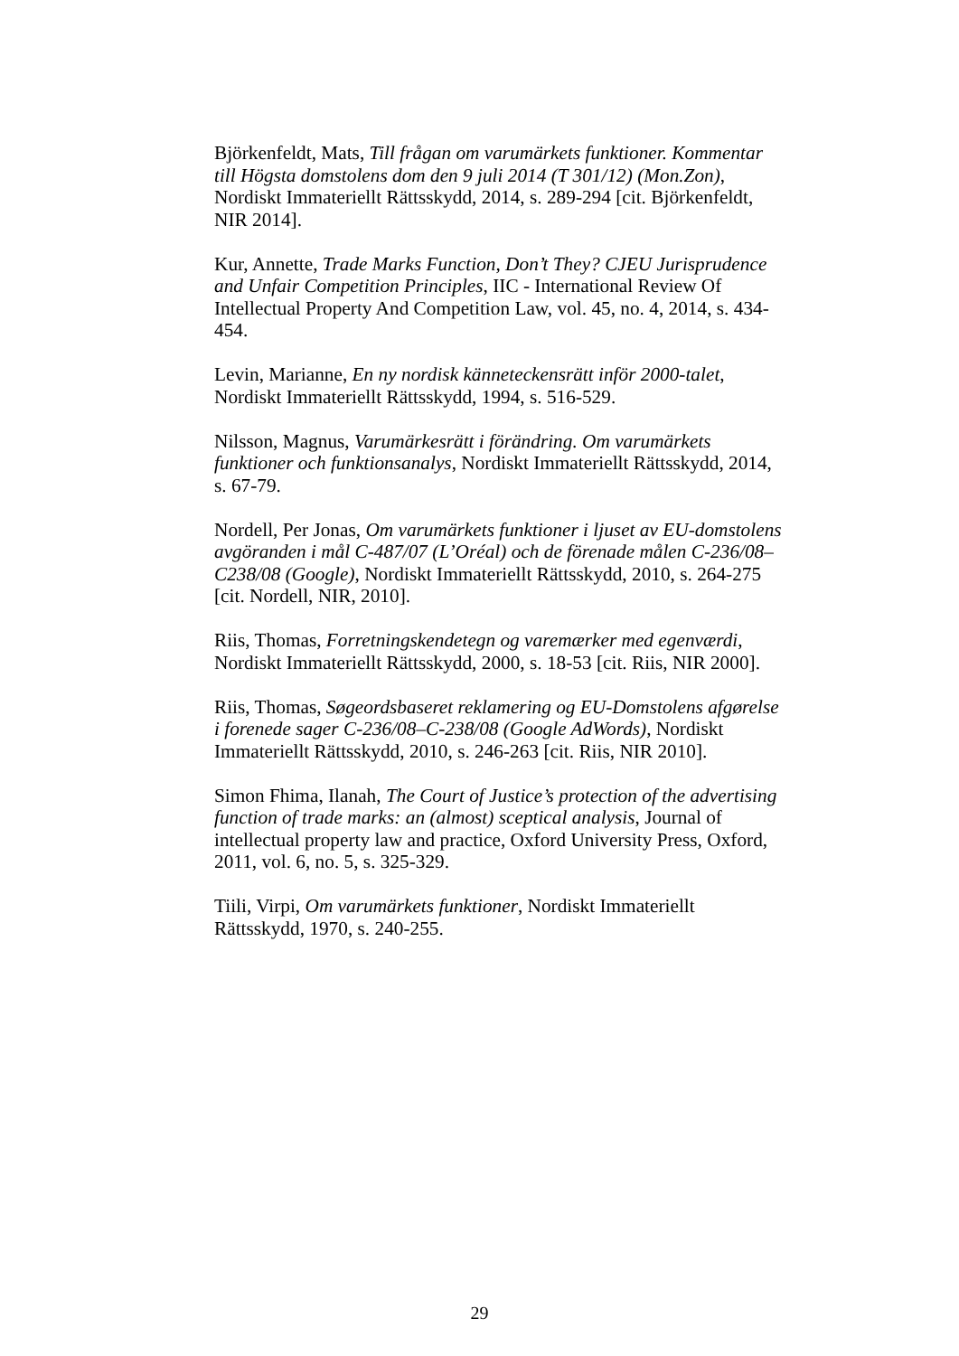Björkenfeldt, Mats, Till frågan om varumärkets funktioner. Kommentar till Högsta domstolens dom den 9 juli 2014 (T 301/12) (Mon.Zon), Nordiskt Immateriellt Rättsskydd, 2014, s. 289-294 [cit. Björkenfeldt, NIR 2014].
Kur, Annette, Trade Marks Function, Don’t They? CJEU Jurisprudence and Unfair Competition Principles, IIC - International Review Of Intellectual Property And Competition Law, vol. 45, no. 4, 2014, s. 434-454.
Levin, Marianne, En ny nordisk känneteckensrätt inför 2000-talet, Nordiskt Immateriellt Rättsskydd, 1994, s. 516-529.
Nilsson, Magnus, Varumärkesrätt i förändring. Om varumärkets funktioner och funktionsanalys, Nordiskt Immateriellt Rättsskydd, 2014, s. 67-79.
Nordell, Per Jonas, Om varumärkets funktioner i ljuset av EU-domstolens avgöranden i mål C-487/07 (L’Oréal) och de förenade målen C-236/08–C238/08 (Google), Nordiskt Immateriellt Rättsskydd, 2010, s. 264-275 [cit. Nordell, NIR, 2010].
Riis, Thomas, Forretningskendetegn og varemærker med egenværdi, Nordiskt Immateriellt Rättsskydd, 2000, s. 18-53 [cit. Riis, NIR 2000].
Riis, Thomas, Søgeordsbaseret reklamering og EU-Domstolens afgørelse i forenede sager C-236/08–C-238/08 (Google AdWords), Nordiskt Immateriellt Rättsskydd, 2010, s. 246-263 [cit. Riis, NIR 2010].
Simon Fhima, Ilanah, The Court of Justice’s protection of the advertising function of trade marks: an (almost) sceptical analysis, Journal of intellectual property law and practice, Oxford University Press, Oxford, 2011, vol. 6, no. 5, s. 325-329.
Tiili, Virpi, Om varumärkets funktioner, Nordiskt Immateriellt Rättsskydd, 1970, s. 240-255.
29